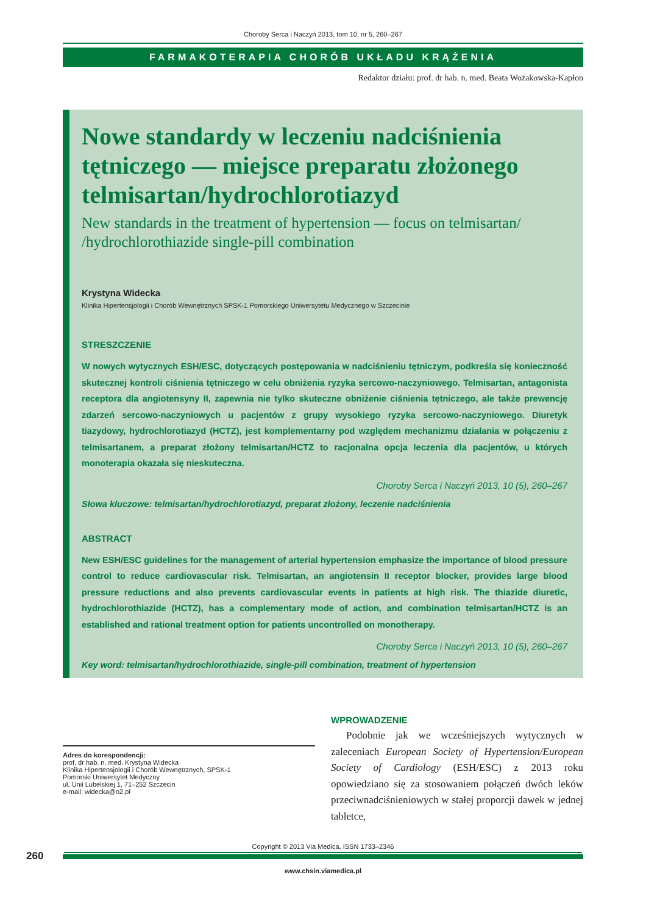Choroby Serca i Naczyń 2013, tom 10, nr 5, 260–267
FARMAKOTERAPIA CHORÓB UKŁADU KRĄŻENIA
Redaktor działu: prof. dr hab. n. med. Beata Wożakowska-Kapłon
Nowe standardy w leczeniu nadciśnienia tętniczego — miejsce preparatu złożonego telmisartan/hydrochlorotiazyd
New standards in the treatment of hypertension — focus on telmisartan/ /hydrochlorothiazide single-pill combination
Krystyna Widecka
Klinika Hipertensjologii i Chorób Wewnętrznych SPSK-1 Pomorskiego Uniwersytetu Medycznego w Szczecinie
STRESZCZENIE
W nowych wytycznych ESH/ESC, dotyczących postępowania w nadciśnieniu tętniczym, podkreśla się konieczność skutecznej kontroli ciśnienia tętniczego w celu obniżenia ryzyka sercowo-naczyniowego. Telmisartan, antagonista receptora dla angiotensyny II, zapewnia nie tylko skuteczne obniżenie ciśnienia tętniczego, ale także prewencję zdarzeń sercowo-naczyniowych u pacjentów z grupy wysokiego ryzyka sercowo-naczyniowego. Diuretyk tiazydowy, hydrochlorotiazyd (HCTZ), jest komplementarny pod względem mechanizmu działania w połączeniu z telmisartanem, a preparat złożony telmisartan/HCTZ to racjonalna opcja leczenia dla pacjentów, u których monoterapia okazała się nieskuteczna.
Choroby Serca i Naczyń 2013, 10 (5), 260–267
Słowa kluczowe: telmisartan/hydrochlorotiazyd, preparat złożony, leczenie nadciśnienia
ABSTRACT
New ESH/ESC guidelines for the management of arterial hypertension emphasize the importance of blood pressure control to reduce cardiovascular risk. Telmisartan, an angiotensin II receptor blocker, provides large blood pressure reductions and also prevents cardiovascular events in patients at high risk. The thiazide diuretic, hydrochlorothiazide (HCTZ), has a complementary mode of action, and combination telmisartan/HCTZ is an established and rational treatment option for patients uncontrolled on monotherapy.
Choroby Serca i Naczyń 2013, 10 (5), 260–267
Key word: telmisartan/hydrochlorothiazide, single-pill combination, treatment of hypertension
Adres do korespondencji:
prof. dr hab. n. med. Krystyna Widecka
Klinika Hipertensjologii i Chorób Wewnętrznych, SPSK-1
Pomorski Uniwersytet Medyczny
ul. Unii Lubelskiej 1, 71–252 Szczecin
e-mail: widecka@o2.pl
WPROWADZENIE
Podobnie jak we wcześniejszych wytycznych w zaleceniach European Society of Hypertension/European Society of Cardiology (ESH/ESC) z 2013 roku opowiedziano się za stosowaniem połączeń dwóch leków przeciwnadciśnieniowych w stałej proporcji dawek w jednej tabletce,
Copyright © 2013 Via Medica, ISSN 1733–2346
260
www.chsin.viamedica.pl